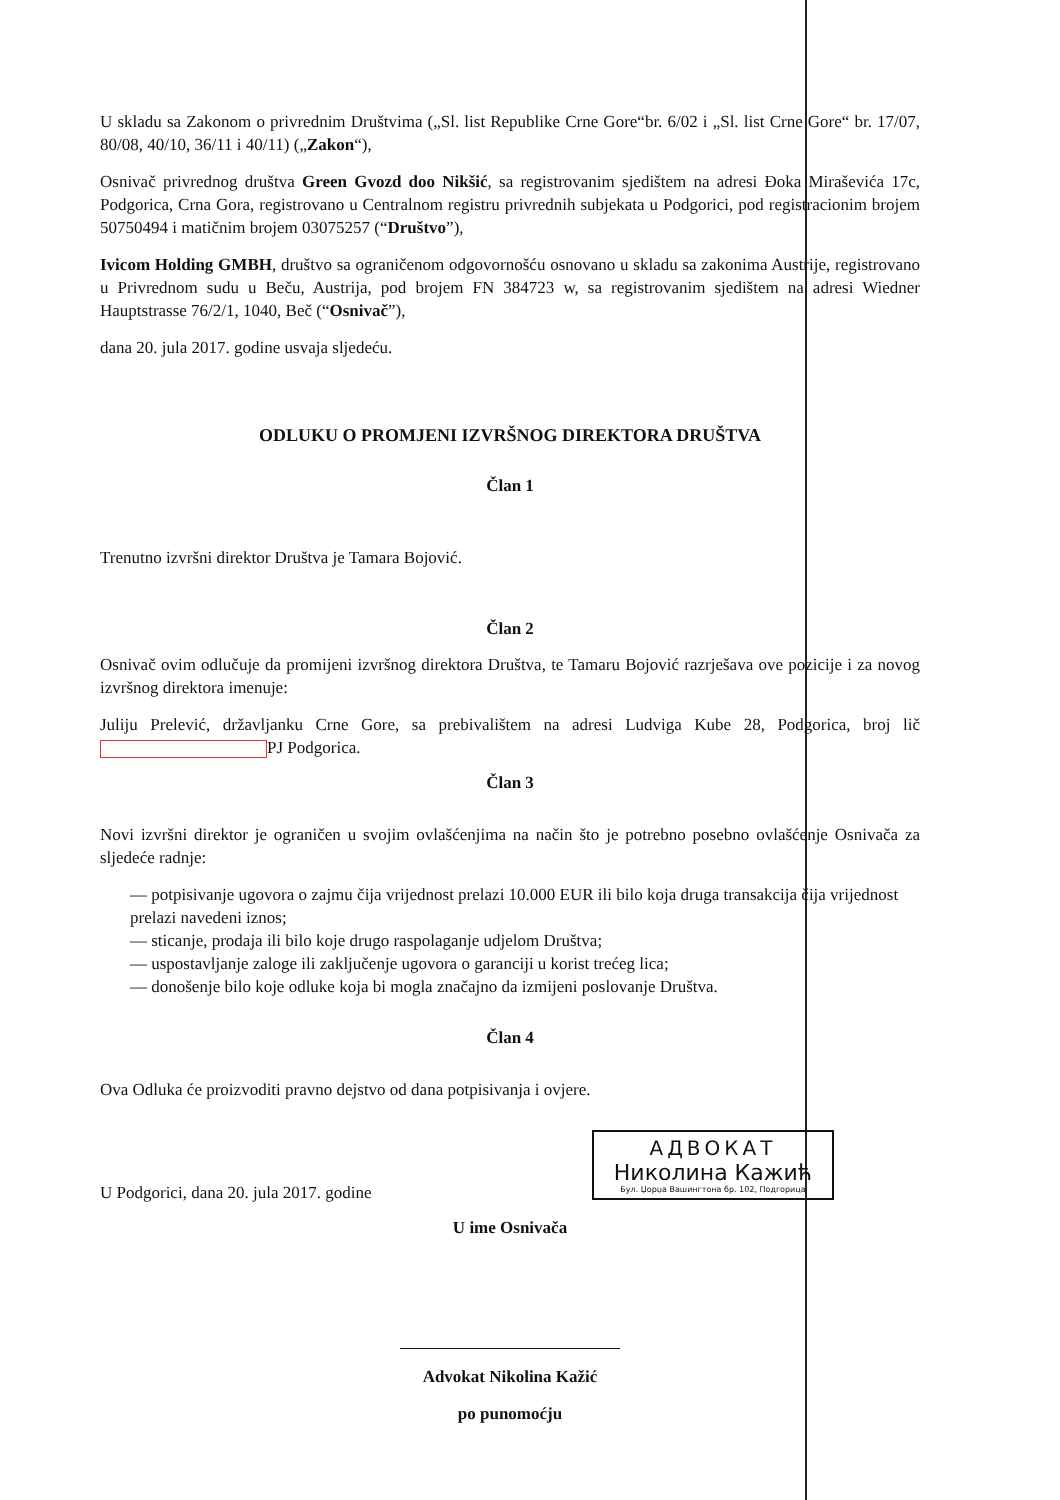U skladu sa Zakonom o privrednim Društvima („Sl. list Republike Crne Gore“br. 6/02 i „Sl. list Crne Gore“ br. 17/07, 80/08, 40/10, 36/11 i 40/11) („Zakon“),
Osnivač privrednog društva Green Gvozd doo Nikšić, sa registrovanim sjedištem na adresi Đoka Miraševića 17c, Podgorica, Crna Gora, registrovano u Centralnom registru privrednih subjekata u Podgorici, pod registracionim brojem 50750494 i matičnim brojem 03075257 (“Društvo”),
Ivicom Holding GMBH, društvo sa ograničenom odgovornošću osnovano u skladu sa zakonima Austrije, registrovano u Privrednom sudu u Beču, Austrija, pod brojem FN 384723 w, sa registrovanim sjedištem na adresi Wiedner Hauptstrasse 76/2/1, 1040, Beč (“Osnivač”),
dana 20. jula 2017. godine usvaja sljedeću.
ODLUKU O PROMJENI IZVRŠNOG DIREKTORA DRUŠTVA
Član 1
Trenutno izvršni direktor Društva je Tamara Bojović.
Član 2
Osnivač ovim odlučuje da promijeni izvršnog direktora Društva, te Tamaru Bojović razrješava ove pozicije i za novog izvršnog direktora imenuje:
Juliju Prelević, državljanku Crne Gore, sa prebivalištem na adresi Ludviga Kube 28, Podgorica, broj lič PJ Podgorica.
Član 3
Novi izvršni direktor je ograničen u svojim ovlašćenjima na način što je potrebno posebno ovlašćenje Osnivača za sljedeće radnje:
— potpisivanje ugovora o zajmu čija vrijednost prelazi 10.000 EUR ili bilo koja druga transakcija čija vrijednost prelazi navedeni iznos;
— sticanje, prodaja ili bilo koje drugo raspolaganje udjelom Društva;
— uspostavljanje zaloge ili zaključenje ugovora o garanciji u korist trećeg lica;
— donošenje bilo koje odluke koja bi mogla značajno da izmijeni poslovanje Društva.
Član 4
Ova Odluka će proizvoditi pravno dejstvo od dana potpisivanja i ovjere.
U Podgorici, dana 20. jula 2017. godine
U ime Osnivača
Advokat Nikolina Kažić
po punomoćju
АДВОКАТ
Николина Кажић
Бул. Џорџа Вашингтона бр. 102, Подгорица